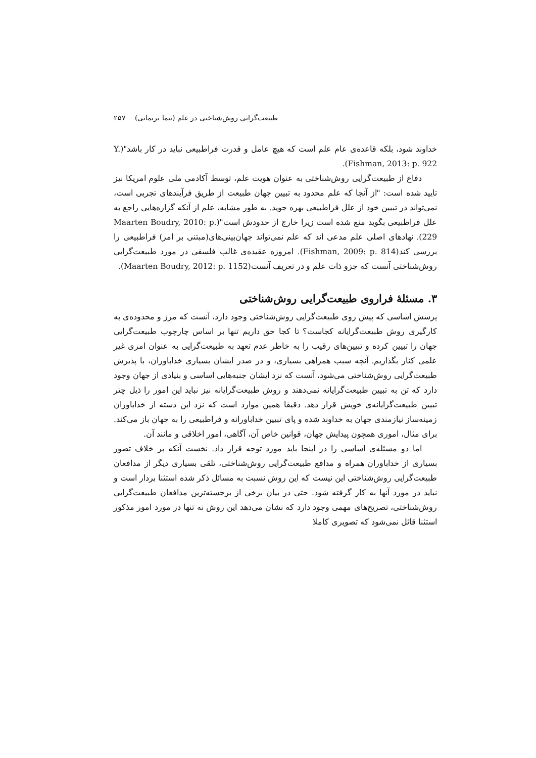طبیعت‌گرایی روش‌شناختی در علم (نیما نریمانی) ۲۵۷
خداوند شود، بلکه قاعده‌ی عام علم است که هیچ عامل و قدرت فراطبیعی نباید در کار باشد"(Y. Fishman, 2013: p. 922).
دفاع از طبیعت‌گرایی روش‌شناختی به عنوان هویت علم، توسط آکادمی ملی علوم امریکا نیز تایید شده است: "از آنجا که علم محدود به تبیین جهان طبیعت از طریق فرآیندهای تجربی است، نمی‌تواند در تبیین خود از علل فراطبیعی بهره جوید. به طور مشابه، علم از آنکه گزاره‌هایی راجع به علل فراطبیعی بگوید منع شده است زیرا خارج از حدودش است"(Maarten Boudry, 2010: p. 229). نهادهای اصلی علم مدعی اند که علم نمی‌تواند جهان‌بینی‌های(مبتنی بر امر) فراطبیعی را بررسی کند(Fishman, 2009: p. 814). امروزه عقیده‌ی غالب فلسفی در مورد طبیعت‌گرایی روش‌شناختی آنست که جزو ذات علم و در تعریف آنست(Maarten Boudry, 2012: p. 1152).
۳. مسئلهٔ فراروی طبیعت‌گرایی روش‌شناختی
پرسش اساسی که پیش روی طبیعت‌گرایی روش‌شناختی وجود دارد، آنست که مرز و محدوده‌ی به کارگیری روش طبیعت‌گرایانه کجاست؟ تا کجا حق داریم تنها بر اساس چارچوب طبیعت‌گرایی جهان را تبیین کرده و تبیین‌های رقیب را به خاطر عدم تعهد به طبیعت‌گرایی به عنوان امری غیر علمی کنار بگذاریم. آنچه سبب همراهی بسیاری، و در صدر ایشان بسیاری خداباوران، با پذیرش طبیعت‌گرایی روش‌شناختی می‌شود، آنست که نزد ایشان جنبه‌هایی اساسی و بنیادی از جهان وجود دارد که تن به تبیین طبیعت‌گرایانه نمی‌دهند و روش طبیعت‌گرایانه نیز نباید این امور را ذیل چتر تبیین طبیعت‌گرایانه‌ی خویش قرار دهد. دقیقا همین موارد است که نزد این دسته از خداباوران زمینه‌ساز نیازمندی جهان به خداوند شده و پای تبیین خداباورانه و فراطبیعی را به جهان باز می‌کند. برای مثال، اموری همچون پیدایش جهان، قوانین خاص آن، آگاهی، امور اخلاقی و مانند آن.
اما دو مسئله‌ی اساسی را در اینجا باید مورد توجه قرار داد. نخست آنکه بر خلاف تصور بسیاری از خداباوران همراه و مدافع طبیعت‌گرایی روش‌شناختی، تلقی بسیاری دیگر از مدافعان طبیعت‌گرایی روش‌شناختی این نیست که این روش نسبت به مسائل ذکر شده استثنا بردار است و نباید در مورد آنها به کار گرفته شود. حتی در بیان برخی از برجسته‌ترین مدافعان طبیعت‌گرایی روش‌شناختی، تصریح‌های مهمی وجود دارد که نشان می‌دهد این روش نه تنها در مورد امور مذکور استثنا قائل نمی‌شود که تصویری کاملا